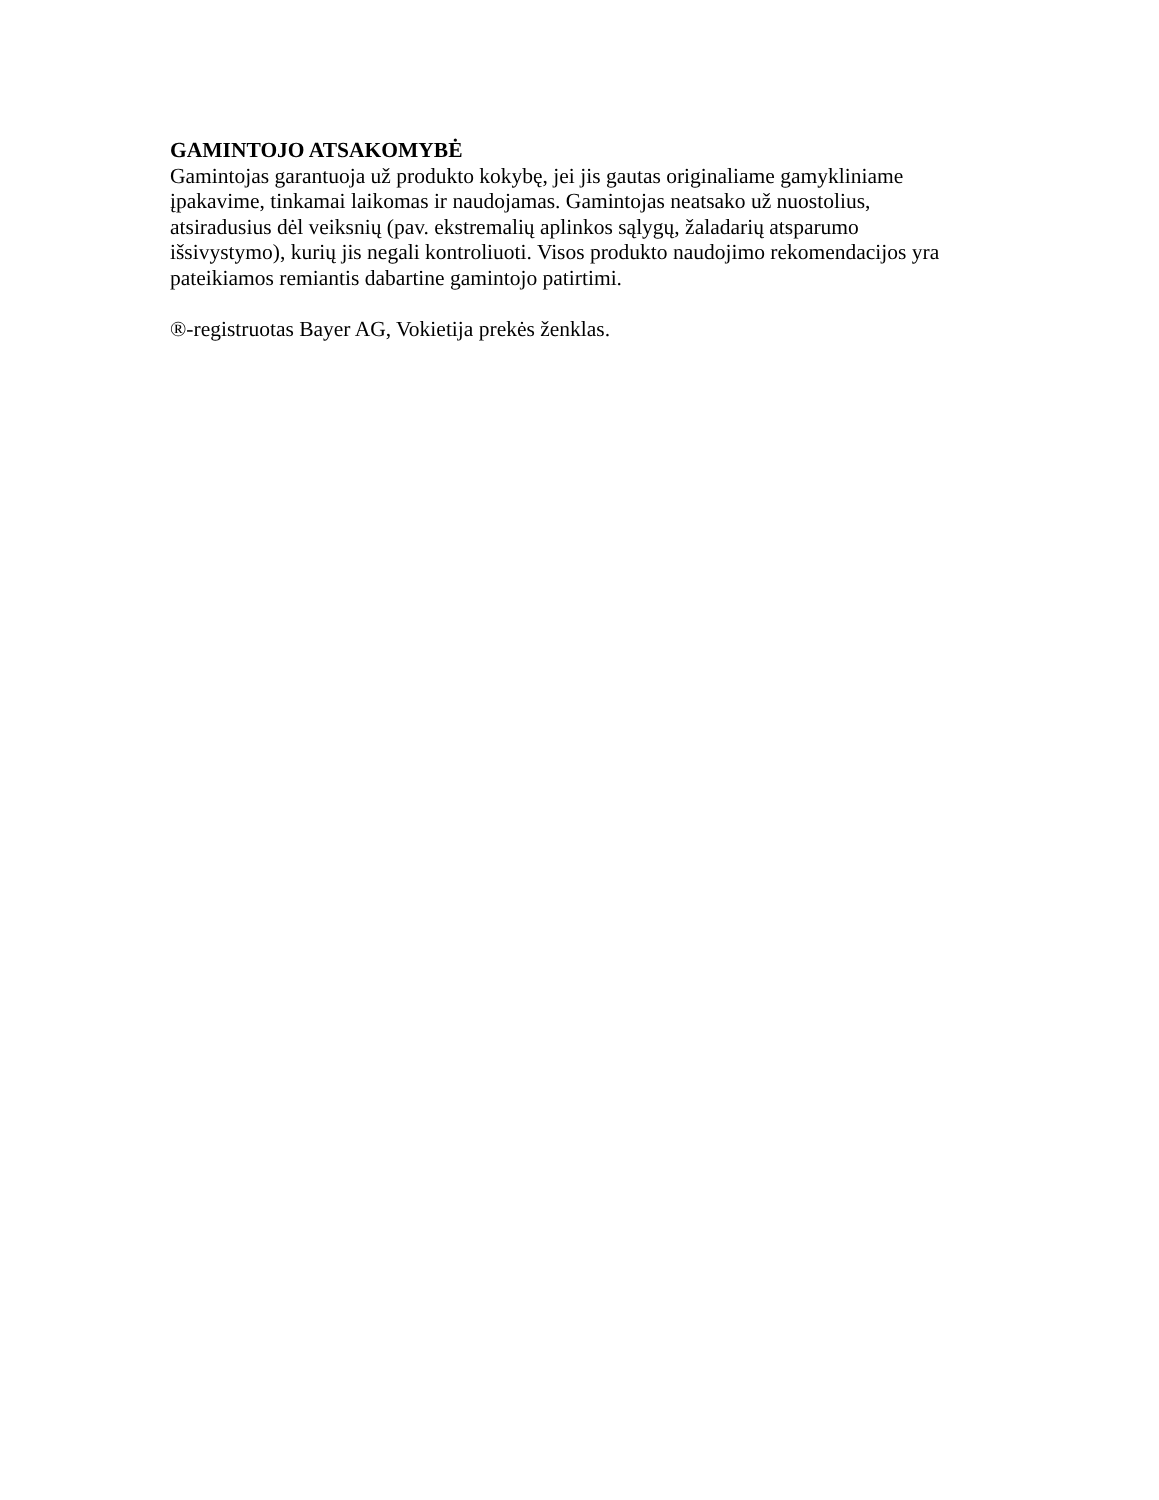GAMINTOJO ATSAKOMYBĖ
Gamintojas garantuoja už produkto kokybę, jei jis gautas originaliame gamykliniame
įpakavime, tinkamai laikomas ir naudojamas. Gamintojas neatsako už nuostolius,
atsiradusius dėl veiksnių (pav. ekstremalių aplinkos sąlygų, žaladarių atsparumo
išsivystymo), kurių jis negali kontroliuoti. Visos produkto naudojimo rekomendacijos yra
pateikiamos remiantis dabartine gamintojo patirtimi.
®-registruotas Bayer AG, Vokietija prekės ženklas.